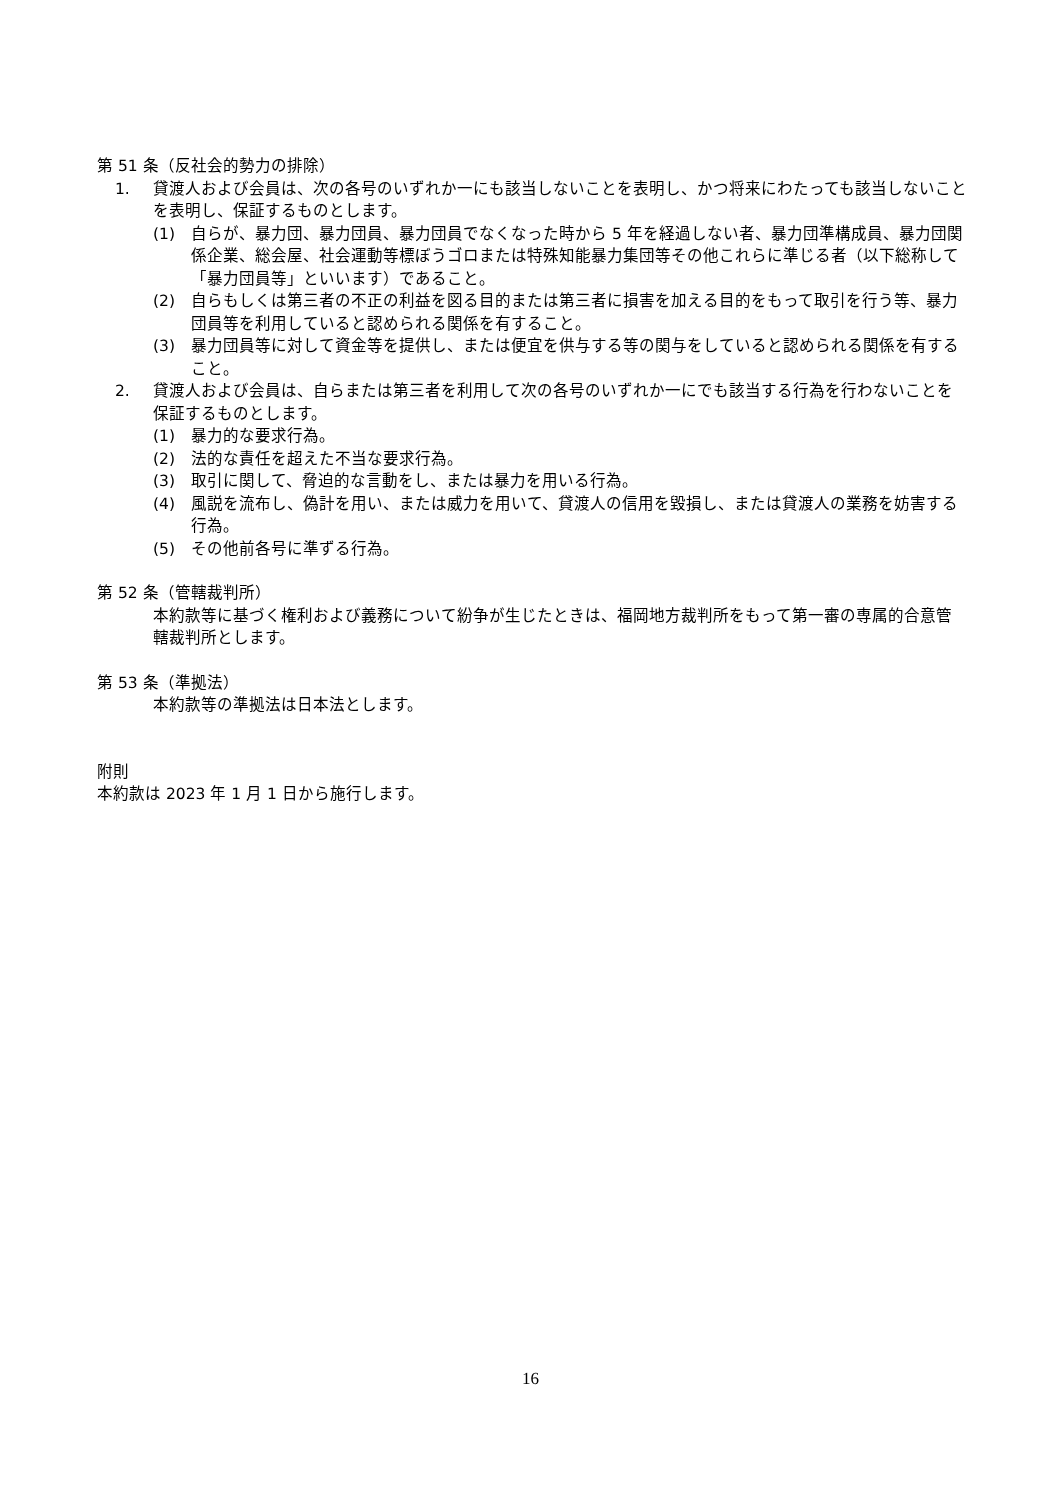第 51 条（反社会的勢力の排除）
1. 貸渡人および会員は、次の各号のいずれか一にも該当しないことを表明し、かつ将来にわたっても該当しないことを表明し、保証するものとします。
(1) 自らが、暴力団、暴力団員、暴力団員でなくなった時から 5 年を経過しない者、暴力団準構成員、暴力団関係企業、総会屋、社会運動等標ぼうゴロまたは特殊知能暴力集団等その他これらに準じる者（以下総称して「暴力団員等」といいます）であること。
(2) 自らもしくは第三者の不正の利益を図る目的または第三者に損害を加える目的をもって取引を行う等、暴力団員等を利用していると認められる関係を有すること。
(3) 暴力団員等に対して資金等を提供し、または便宜を供与する等の関与をしていると認められる関係を有すること。
2. 貸渡人および会員は、自らまたは第三者を利用して次の各号のいずれか一にでも該当する行為を行わないことを保証するものとします。
(1) 暴力的な要求行為。
(2) 法的な責任を超えた不当な要求行為。
(3) 取引に関して、脅迫的な言動をし、または暴力を用いる行為。
(4) 風説を流布し、偽計を用い、または威力を用いて、貸渡人の信用を毀損し、または貸渡人の業務を妨害する行為。
(5) その他前各号に準ずる行為。
第 52 条（管轄裁判所）
本約款等に基づく権利および義務について紛争が生じたときは、福岡地方裁判所をもって第一審の専属的合意管轄裁判所とします。
第 53 条（準拠法）
本約款等の準拠法は日本法とします。
附則
本約款は 2023 年 1 月 1 日から施行します。
16